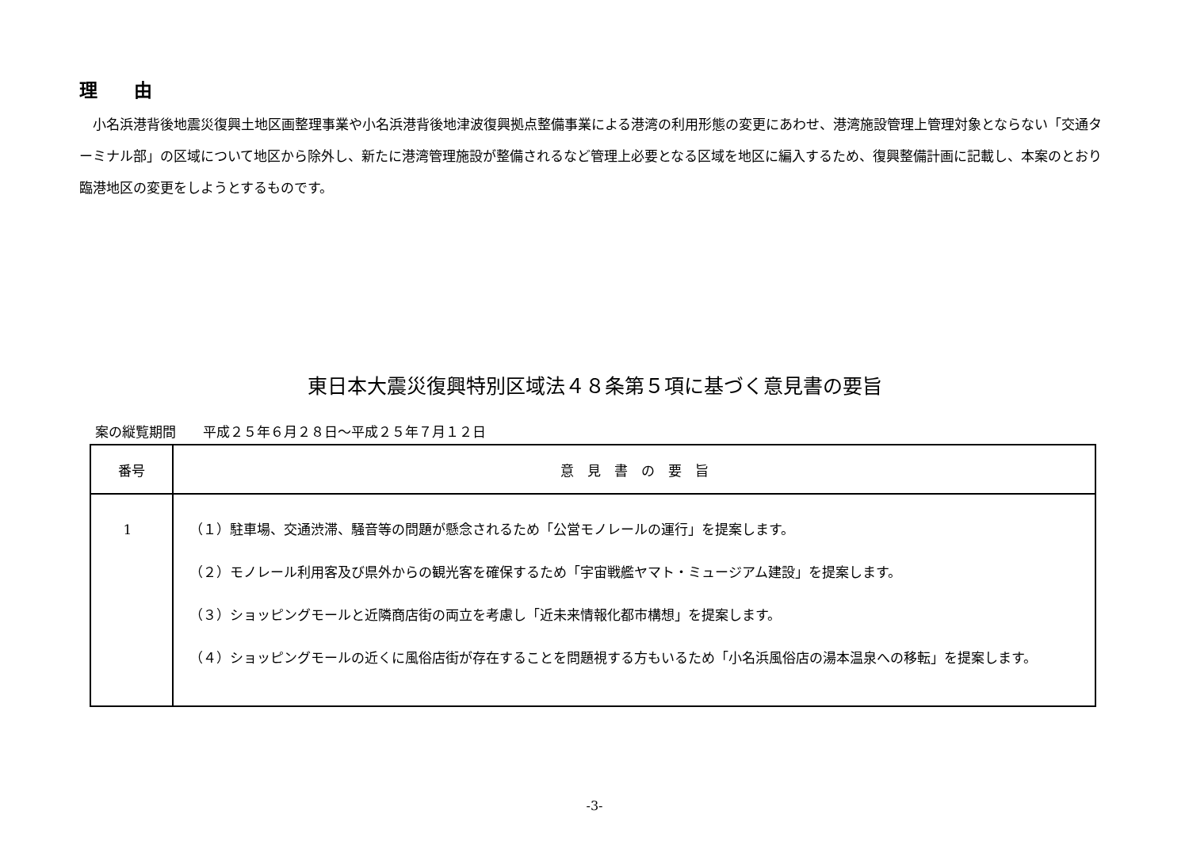理　　由
　小名浜港背後地震災復興土地区画整理事業や小名浜港背後地津波復興拠点整備事業による港湾の利用形態の変更にあわせ、港湾施設管理上管理対象とならない「交通ターミナル部」の区域について地区から除外し、新たに港湾管理施設が整備されるなど管理上必要となる区域を地区に編入するため、復興整備計画に記載し、本案のとおり臨港地区の変更をしようとするものです。
東日本大震災復興特別区域法４８条第５項に基づく意見書の要旨
案の縦覧期間　　平成２５年６月２８日～平成２５年７月１２日
| 番号 | 意 見 書 の 要 旨 |
| --- | --- |
| 1 | （１）駐車場、交通渋滞、騒音等の問題が懸念されるため「公営モノレールの運行」を提案します。 （２）モノレール利用客及び県外からの観光客を確保するため「宇宙戦艦ヤマト・ミュージアム建設」を提案します。 （３）ショッピングモールと近隣商店街の両立を考慮し「近未来情報化都市構想」を提案します。 （４）ショッピングモールの近くに風俗店街が存在することを問題視する方もいるため「小名浜風俗店の湯本温泉への移転」を提案します。 |
-3-